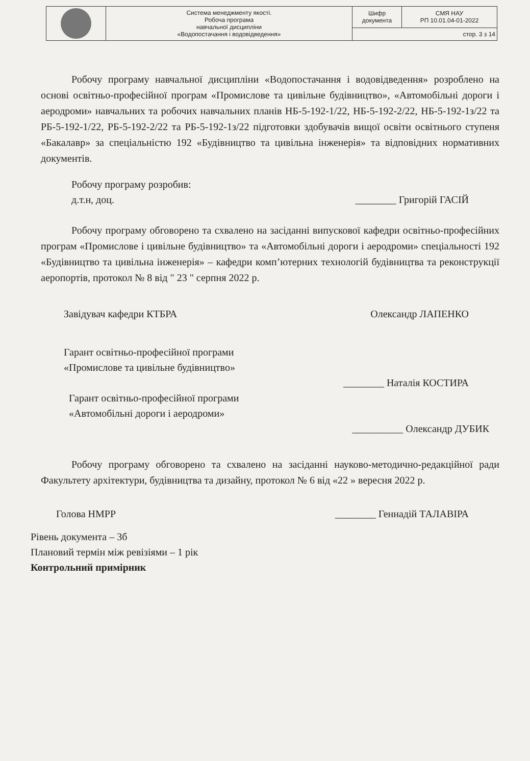| | Система менеджменту якості. Робоча програма навчальної дисципліни «Водопостачання і водовідведення» | Шифр документа | СМЯ НАУ РП 10.01.04-01-2022 |
| | | стор. 3 з 14 | |
Робочу програму навчальної дисципліни «Водопостачання і водовідведення» розроблено на основі освітньо-професійної програм «Промислове та цивільне будівництво», «Автомобільні дороги і аеродроми» навчальних та робочих навчальних планів НБ-5-192-1/22, НБ-5-192-2/22, НБ-5-192-1з/22 та РБ-5-192-1/22, РБ-5-192-2/22 та РБ-5-192-1з/22 підготовки здобувачів вищої освіти освітнього ступеня «Бакалавр» за спеціальністю 192 «Будівництво та цивільна інженерія» та відповідних нормативних документів.
Робочу програму розробив:
д.т.н, доц. ________ Григорій ГАСІЙ
Робочу програму обговорено та схвалено на засіданні випускової кафедри освітньо-професійних програм «Промислове і цивільне будівництво» та «Автомобільні дороги і аеродроми» спеціальності 192 «Будівництво та цивільна інженерія» – кафедри комп’ютерних технологій будівництва та реконструкції аеропортів, протокол № 8 від " 23 " серпня 2022 р.
Завідувач кафедри КТБРА Олександр ЛАПЕНКО
Гарант освітньо-професійної програми
«Промислове та цивільне будівництво»
________ Наталія КОСТИРА
Гарант освітньо-професійної програми
«Автомобільні дороги і аеродроми»
__________ Олександр ДУБИК
Робочу програму обговорено та схвалено на засіданні науково-методично-редакційної ради Факультету архітектури, будівництва та дизайну, протокол № 6 від «22 » вересня 2022 р.
Голова НМРР ________ Геннадій ТАЛАВІРА
Рівень документа – 3б
Плановий термін між ревізіями – 1 рік
Контрольний примірник